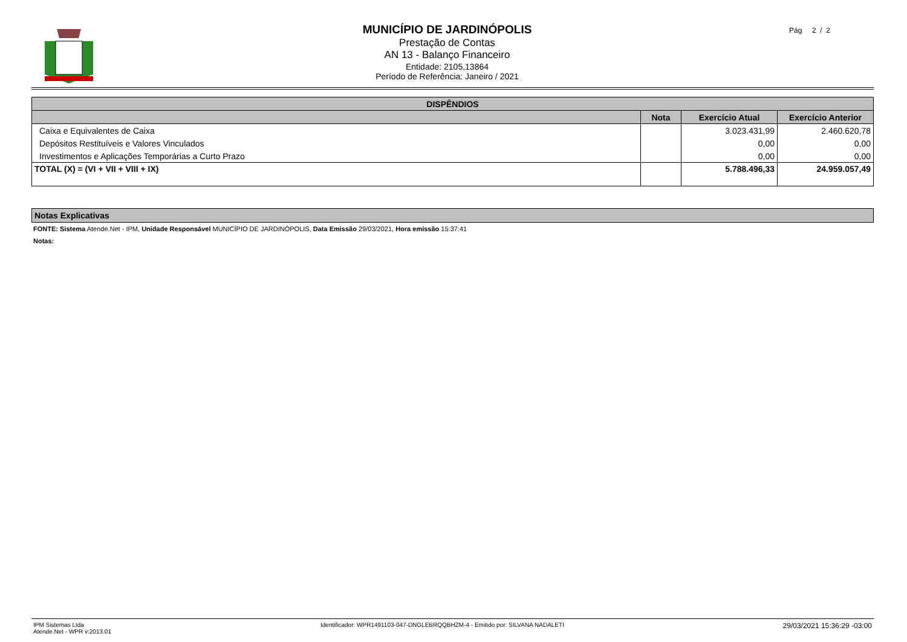MUNICÍPIO DE JARDINÓPOLIS
Prestação de Contas
AN 13 - Balanço Financeiro
Entidade: 2105,13864
Período de Referência: Janeiro / 2021
Pág 2 / 2
| DISPÊNDIOS | | | |
| --- | --- | --- | --- |
| | Nota | Exercício Atual | Exercício Anterior |
| Caixa e Equivalentes de Caixa | | 3.023.431,99 | 2.460.620,78 |
| Depósitos Restituíveis e Valores Vinculados | | 0,00 | 0,00 |
| Investimentos e Aplicações Temporárias a Curto Prazo | | 0,00 | 0,00 |
| TOTAL (X) = (VI + VII + VIII + IX) | | 5.788.496,33 | 24.959.057,49 |
Notas Explicativas
FONTE: Sistema Atende.Net - IPM, Unidade Responsável MUNICÍPIO DE JARDINÓPOLIS, Data Emissão 29/03/2021, Hora emissão 15:37:41
Notas:
IPM Sistemas Ltda
Atende.Net - WPR v:2013.01
Identificador: WPR1491103-047-DNGLEBRQQBHZM-4 - Emitido por: SILVANA NADALETI
29/03/2021 15:36:29 -03:00